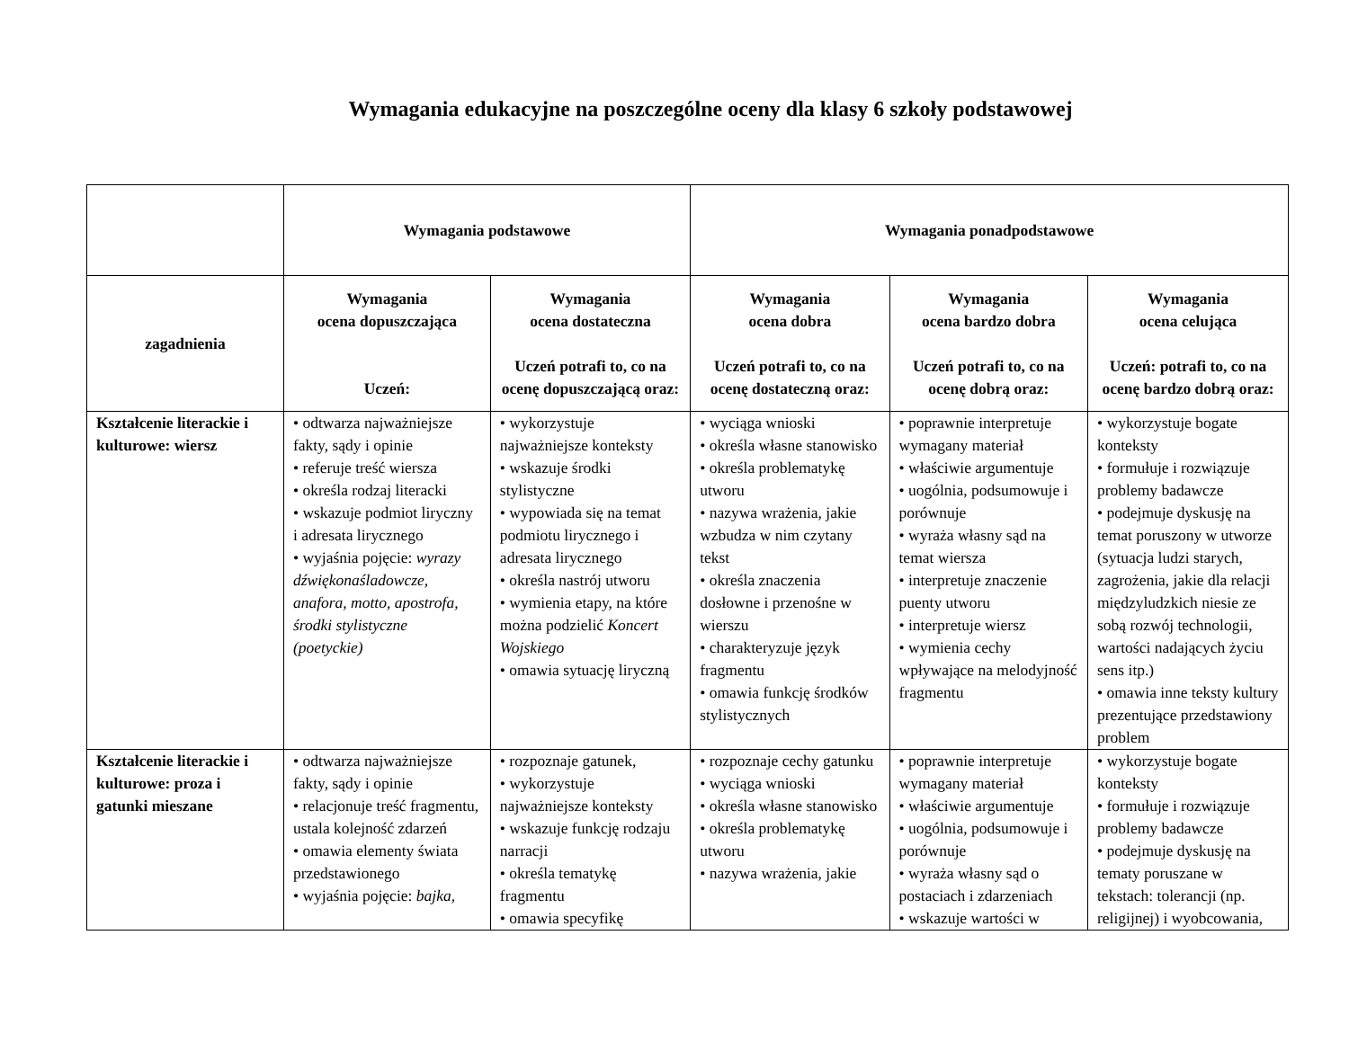Wymagania edukacyjne na poszczególne oceny dla klasy 6 szkoły podstawowej
| | Wymagania podstawowe | | Wymagania ponadpodstawowe | | |
| --- | --- | --- | --- | --- | --- |
| zagadnienia | Wymagania ocena dopuszczająca Uczeń: | Wymagania ocena dostateczna Uczeń potrafi to, co na ocenę dopuszczającą oraz: | Wymagania ocena dobra Uczeń potrafi to, co na ocenę dostateczną oraz: | Wymagania ocena bardzo dobra Uczeń potrafi to, co na ocenę dobrą oraz: | Wymagania ocena celująca Uczeń: potrafi to, co na ocenę bardzo dobrą oraz: |
| Kształcenie literackie i kulturowe: wiersz | • odtwarza najważniejsze fakty, sądy i opinie • referuje treść wiersza • określa rodzaj literacki • wskazuje podmiot liryczny i adresata lirycznego • wyjaśnia pojęcie: wyrazy dźwiękonaśladowcze, anafora, motto, apostrofa, środki stylistyczne (poetyckie) | • wykorzystuje najważniejsze konteksty • wskazuje środki stylistyczne • wypowiada się na temat podmiotu lirycznego i adresata lirycznego • określa nastrój utworu • wymienia etapy, na które można podzielić Koncert Wojskiego • omawia sytuację liryczną | • wyciąga wnioski • określa własne stanowisko • określa problematykę utworu • nazywa wrażenia, jakie wzbudza w nim czytany tekst • określa znaczenia dosłowne i przenośne w wierszu • charakteryzuje język fragmentu • omawia funkcję środków stylistycznych | • poprawnie interpretuje wymagany materiał • właściwie argumentuje • uogólnia, podsumowuje i porównuje • wyraża własny sąd na temat wiersza • interpretuje znaczenie puenty utworu • interpretuje wiersz • wymienia cechy wpływające na melodyjność fragmentu | • wykorzystuje bogate konteksty • formułuje i rozwiązuje problemy badawcze • podejmuje dyskusję na temat poruszony w utworze (sytuacja ludzi starych, zagrożenia, jakie dla relacji międzyludzkich niesie ze sobą rozwój technologii, wartości nadających życiu sens itp.) • omawia inne teksty kultury prezentujące przedstawiony problem |
| Kształcenie literackie i kulturowe: proza i gatunki mieszane | • odtwarza najważniejsze fakty, sądy i opinie • relacjonuje treść fragmentu, ustala kolejność zdarzeń • omawia elementy świata przedstawionego • wyjaśnia pojęcie: bajka, | • rozpoznaje gatunek, • wykorzystuje najważniejsze konteksty • wskazuje funkcję rodzaju narracji • określa tematykę fragmentu • omawia specyfikę | • rozpoznaje cechy gatunku • wyciąga wnioski • określa własne stanowisko • określa problematykę utworu • nazywa wrażenia, jakie | • poprawnie interpretuje wymagany materiał • właściwie argumentuje • uogólnia, podsumowuje i porównuje • wyraża własny sąd o postaciach i zdarzeniach • wskazuje wartości w | • wykorzystuje bogate konteksty • formułuje i rozwiązuje problemy badawcze • podejmuje dyskusję na tematy poruszane w tekstach: tolerancji (np. religijnej) i wyobcowania, |